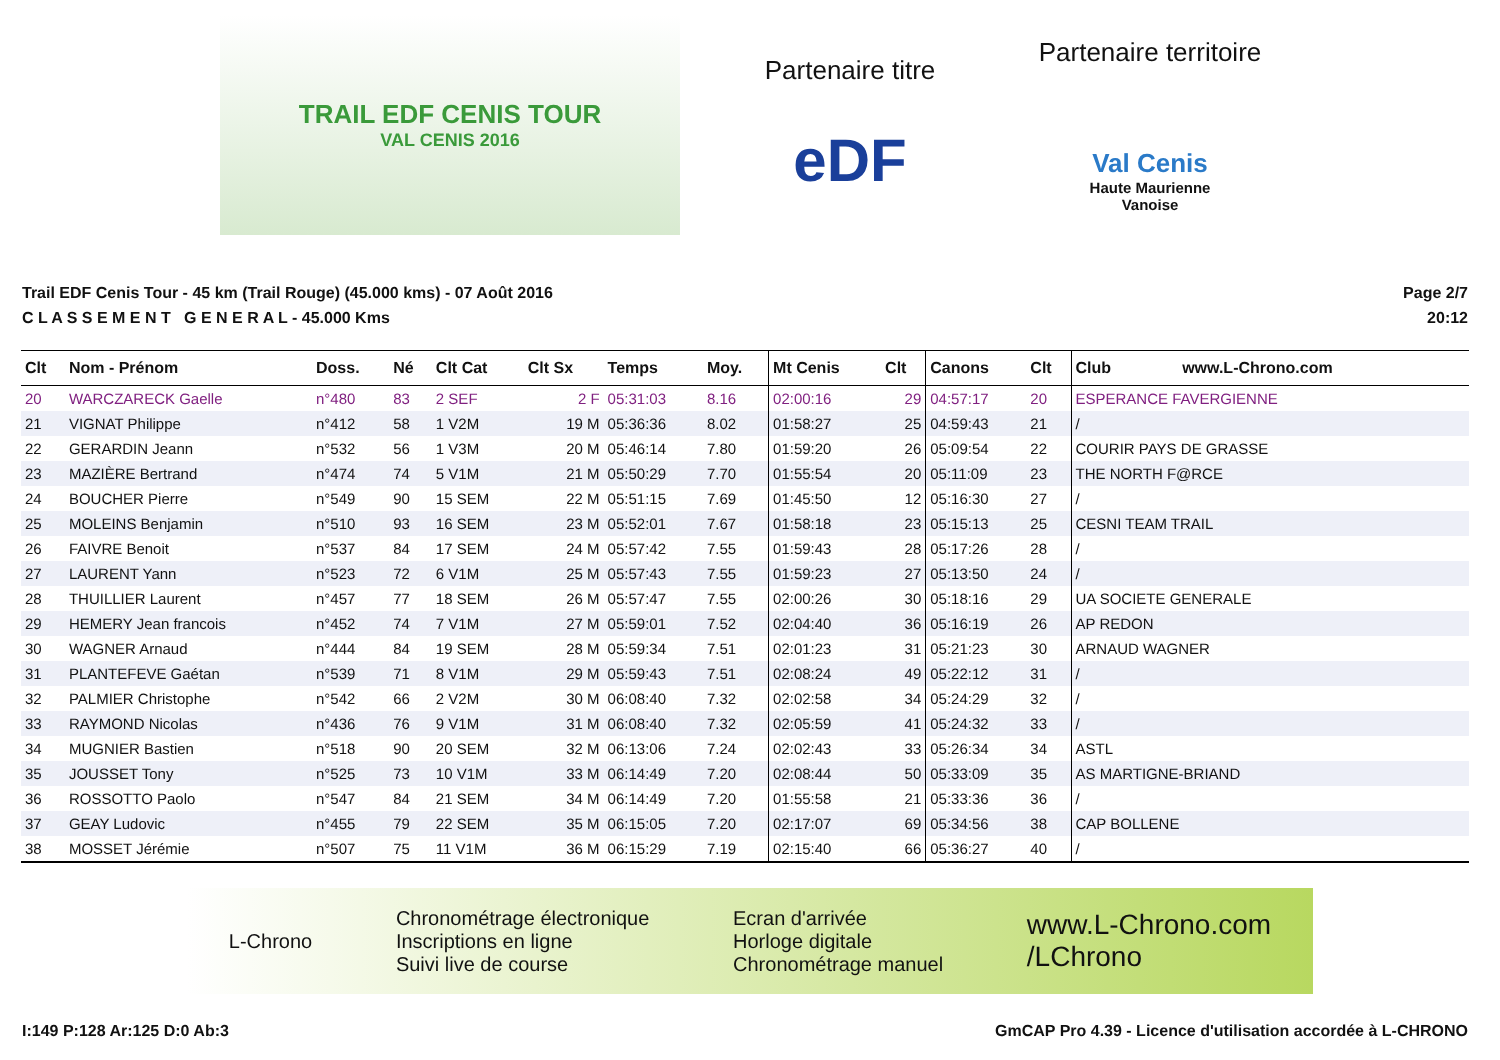TRAIL EDF CENIS TOUR
VAL CENIS 2016
Partenaire titre
eDF
Partenaire territoire
Val Cenis
Haute Maurienne
Vanoise
Trail EDF Cenis Tour - 45 km (Trail Rouge) (45.000 kms) - 07 Août 2016
C L A S S E M E N T G E N E R A L - 45.000 Kms
Page 2/7
20:12
| Clt | Nom - Prénom | Doss. | Né | Clt Cat | Clt Sx | Temps | Moy. | Mt Cenis | Clt | Canons | Clt | Club www.L-Chrono.com |
| --- | --- | --- | --- | --- | --- | --- | --- | --- | --- | --- | --- | --- |
| 20 | WARCZARECK Gaelle | n°480 | 83 | 2 SEF | 2 F | 05:31:03 | 8.16 | 02:00:16 | 29 | 04:57:17 | 20 | ESPERANCE FAVERGIENNE |
| 21 | VIGNAT Philippe | n°412 | 58 | 1 V2M | 19 M | 05:36:36 | 8.02 | 01:58:27 | 25 | 04:59:43 | 21 | / |
| 22 | GERARDIN Jeann | n°532 | 56 | 1 V3M | 20 M | 05:46:14 | 7.80 | 01:59:20 | 26 | 05:09:54 | 22 | COURIR PAYS DE GRASSE |
| 23 | MAZIÈRE Bertrand | n°474 | 74 | 5 V1M | 21 M | 05:50:29 | 7.70 | 01:55:54 | 20 | 05:11:09 | 23 | THE NORTH F@RCE |
| 24 | BOUCHER Pierre | n°549 | 90 | 15 SEM | 22 M | 05:51:15 | 7.69 | 01:45:50 | 12 | 05:16:30 | 27 | / |
| 25 | MOLEINS Benjamin | n°510 | 93 | 16 SEM | 23 M | 05:52:01 | 7.67 | 01:58:18 | 23 | 05:15:13 | 25 | CESNI TEAM TRAIL |
| 26 | FAIVRE Benoit | n°537 | 84 | 17 SEM | 24 M | 05:57:42 | 7.55 | 01:59:43 | 28 | 05:17:26 | 28 | / |
| 27 | LAURENT Yann | n°523 | 72 | 6 V1M | 25 M | 05:57:43 | 7.55 | 01:59:23 | 27 | 05:13:50 | 24 | / |
| 28 | THUILLIER Laurent | n°457 | 77 | 18 SEM | 26 M | 05:57:47 | 7.55 | 02:00:26 | 30 | 05:18:16 | 29 | UA SOCIETE GENERALE |
| 29 | HEMERY Jean francois | n°452 | 74 | 7 V1M | 27 M | 05:59:01 | 7.52 | 02:04:40 | 36 | 05:16:19 | 26 | AP REDON |
| 30 | WAGNER Arnaud | n°444 | 84 | 19 SEM | 28 M | 05:59:34 | 7.51 | 02:01:23 | 31 | 05:21:23 | 30 | ARNAUD WAGNER |
| 31 | PLANTEFEVE Gaétan | n°539 | 71 | 8 V1M | 29 M | 05:59:43 | 7.51 | 02:08:24 | 49 | 05:22:12 | 31 | / |
| 32 | PALMIER Christophe | n°542 | 66 | 2 V2M | 30 M | 06:08:40 | 7.32 | 02:02:58 | 34 | 05:24:29 | 32 | / |
| 33 | RAYMOND Nicolas | n°436 | 76 | 9 V1M | 31 M | 06:08:40 | 7.32 | 02:05:59 | 41 | 05:24:32 | 33 | / |
| 34 | MUGNIER Bastien | n°518 | 90 | 20 SEM | 32 M | 06:13:06 | 7.24 | 02:02:43 | 33 | 05:26:34 | 34 | ASTL |
| 35 | JOUSSET Tony | n°525 | 73 | 10 V1M | 33 M | 06:14:49 | 7.20 | 02:08:44 | 50 | 05:33:09 | 35 | AS MARTIGNE-BRIAND |
| 36 | ROSSOTTO Paolo | n°547 | 84 | 21 SEM | 34 M | 06:14:49 | 7.20 | 01:55:58 | 21 | 05:33:36 | 36 | / |
| 37 | GEAY Ludovic | n°455 | 79 | 22 SEM | 35 M | 06:15:05 | 7.20 | 02:17:07 | 69 | 05:34:56 | 38 | CAP BOLLENE |
| 38 | MOSSET Jérémie | n°507 | 75 | 11 V1M | 36 M | 06:15:29 | 7.19 | 02:15:40 | 66 | 05:36:27 | 40 | / |
L-Chrono
Chronométrage électronique
Inscriptions en ligne
Suivi live de course
Ecran d'arrivée
Horloge digitale
Chronométrage manuel
www.L-Chrono.com
/LChrono
I:149 P:128 Ar:125 D:0 Ab:3 GmCAP Pro 4.39 - Licence d'utilisation accordée à L-CHRONO